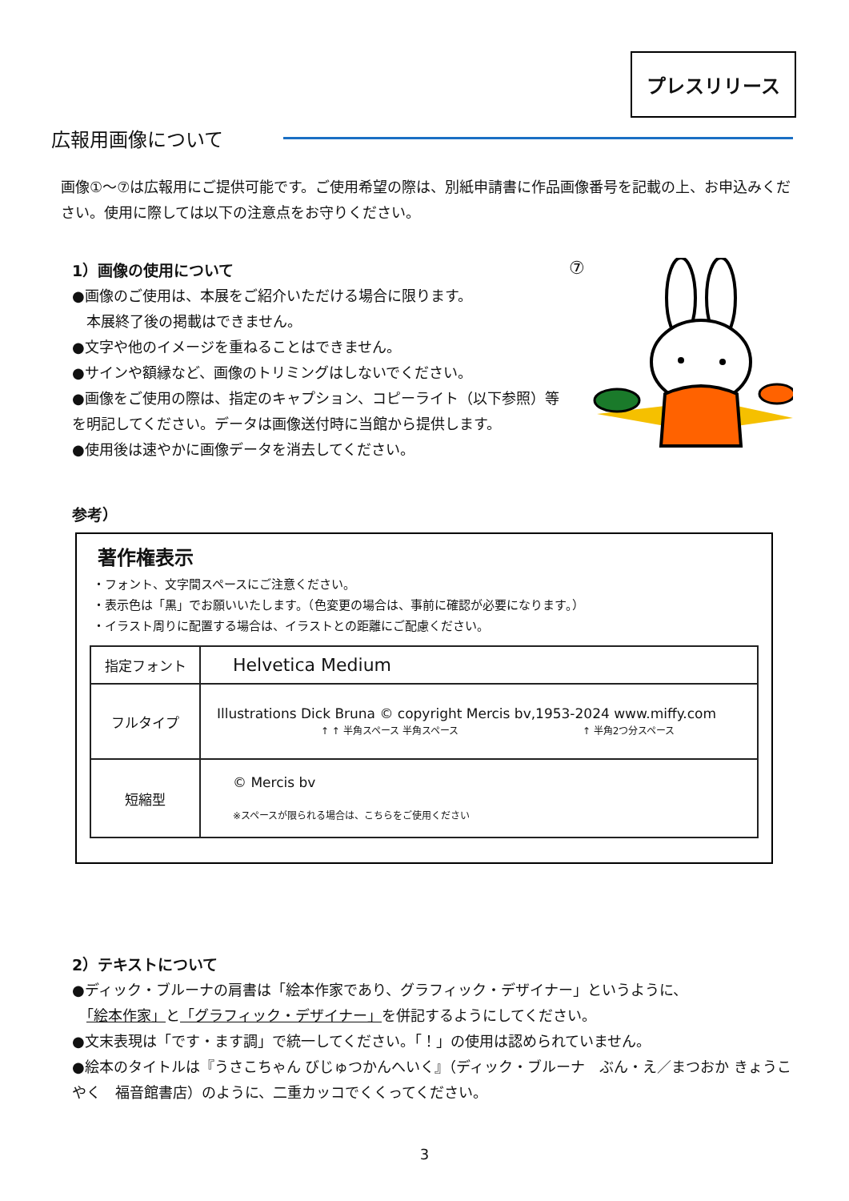プレスリリース
広報用画像について
画像①～⑦は広報用にご提供可能です。ご使用希望の際は、別紙申請書に作品画像番号を記載の上、お申込みください。使用に際しては以下の注意点をお守りください。
1）画像の使用について
●画像のご使用は、本展をご紹介いただける場合に限ります。
　本展終了後の掲載はできません。
●文字や他のイメージを重ねることはできません。
●サインや額縁など、画像のトリミングはしないでください。
●画像をご使用の際は、指定のキャプション、コピーライト（以下参照）等を明記してください。データは画像送付時に当館から提供します。
●使用後は速やかに画像データを消去してください。
⑦
参考）
著作権表示
・フォント、文字間スペースにご注意ください。
・表示色は「黒」でお願いいたします。（色変更の場合は、事前に確認が必要になります。）
・イラスト周りに配置する場合は、イラストとの距離にご配慮ください。
| 指定フォント | Helvetica Medium |
| フルタイプ | Illustrations Dick Bruna © copyright Mercis bv,1953-2024 www.miffy.com ↑ ↑ 半角スペース 半角スペース ↑ 半角2つ分スペース |
| 短縮型 | © Mercis bv ※スペースが限られる場合は、こちらをご使用ください |
2）テキストについて
●ディック・ブルーナの肩書は「絵本作家であり、グラフィック・デザイナー」というように、
　「絵本作家」と「グラフィック・デザイナー」を併記するようにしてください。
●文末表現は「です・ます調」で統一してください。「！」の使用は認められていません。
●絵本のタイトルは『うさこちゃん びじゅつかんへいく』（ディック・ブルーナ　ぶん・え／まつおか きょうこ やく　福音館書店）のように、二重カッコでくくってください。
3